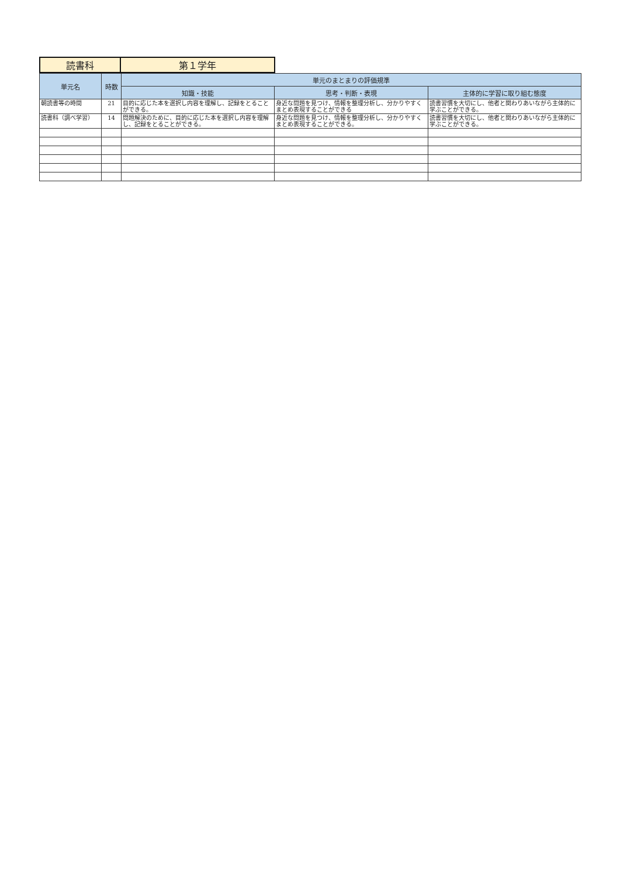| 読書科 | 第１学年 |
| 単元名 | 時数 | 単元のまとまりの評価規準 | | |
| --- | --- | --- | --- | --- |
| | | 知識・技能 | 思考・判断・表現 | 主体的に学習に取り組む態度 |
| 朝読書等の時間 | 21 | 目的に応じた本を選択し内容を理解し、記録をとることができる。 | 身近な問題を見つけ、情報を整理分析し、分かりやすくまとめ表現することができる | 読書習慣を大切にし、他者と関わりあいながら主体的に学ぶことができる。 |
| 読書科（調べ学習） | 14 | 問題解決のために、目的に応じた本を選択し内容を理解し、記録をとることができる。 | 身近な問題を見つけ、情報を整理分析し、分かりやすくまとめ表現することができる。 | 読書習慣を大切にし、他者と関わりあいながら主体的に学ぶことができる。 |